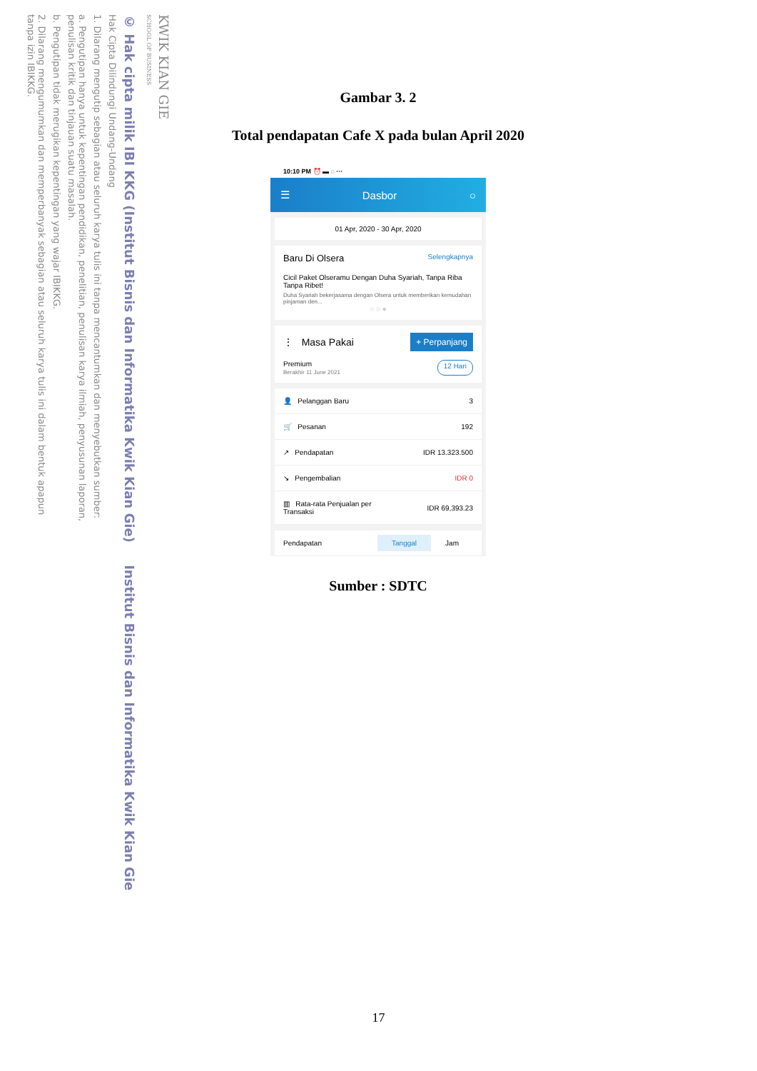KWIK KIAN GIE
SCHOOL OF BUSINESS
© Hak cipta milik IBI KKG (Institut Bisnis dan Informatika Kwik Kian Gie) Institut Bisnis dan Informatika Kwik Kian Gie
Hak Cipta Dilindungi Undang-Undang
1. Dilarang mengutip sebagian atau seluruh karya tulis ini tanpa mencantumkan dan menyebutkan sumber:
a. Pengutipan hanya untuk kepentingan pendidikan, penelitian, penulisan karya ilmiah, penyusunan laporan,
penulisan kritik dan tinjauan suatu masalah.
b. Pengutipan tidak merugikan kepentingan yang wajar IBIKKG.
2. Dilarang mengumumkan dan memperbanyak sebagian atau seluruh karya tulis ini dalam bentuk apapun
tanpa izin IBIKKG.
Gambar 3. 2
Total pendapatan Cafe X pada bulan April 2020
10:10 PM ⏰ ▬ ◌ ···
☰ Dasbor ○
01 Apr, 2020 - 30 Apr, 2020
Baru Di Olsera Selengkapnya
Cicil Paket Olseramu Dengan Duha Syariah, Tanpa Riba Tanpa Ribet!
Duha Syariah bekerjasama dengan Olsera untuk memberikan kemudahan pinjaman den...
○ ○ ●
⋮ Masa Pakai + Perpanjang
Premium
Berakhir 11 June 2021 12 Hari
👤 Pelanggan Baru 3
🛒 Pesanan 192
↗ Pendapatan IDR 13.323.500
↘ Pengembalian IDR 0
▥ Rata-rata Penjualan per
Transaksi IDR 69,393.23
Pendapatan Tanggal Jam
Sumber : SDTC
17